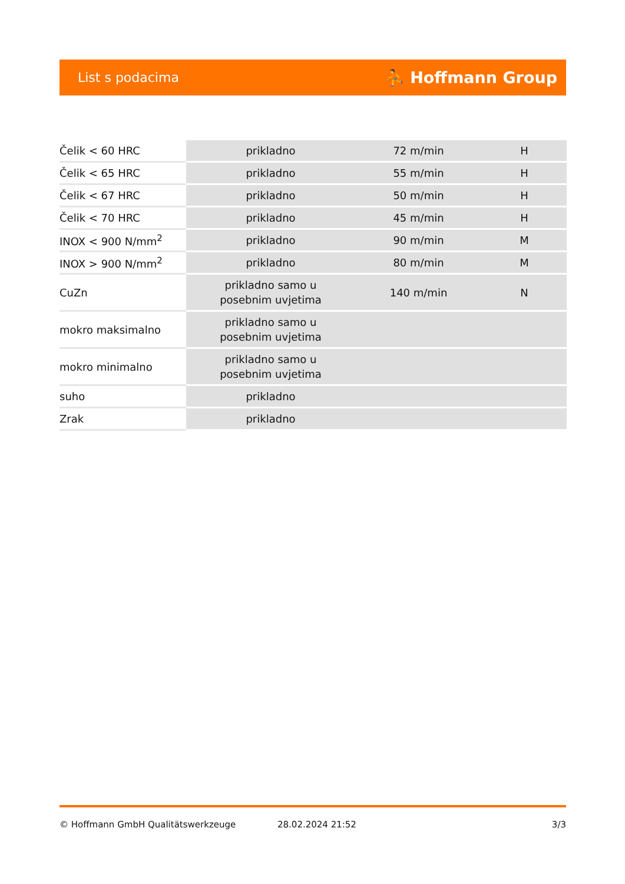List s podacima ⛹ Hoffmann Group
| Čelik < 60 HRC | prikladno | 72 m/min | H |
| Čelik < 65 HRC | prikladno | 55 m/min | H |
| Čelik < 67 HRC | prikladno | 50 m/min | H |
| Čelik < 70 HRC | prikladno | 45 m/min | H |
| INOX < 900 N/mm<sup>2</sup> | prikladno | 90 m/min | M |
| INOX > 900 N/mm<sup>2</sup> | prikladno | 80 m/min | M |
| CuZn | prikladno samo u posebnim uvjetima | 140 m/min | N |
| mokro maksimalno | prikladno samo u posebnim uvjetima | | |
| mokro minimalno | prikladno samo u posebnim uvjetima | | |
| suho | prikladno | | |
| Zrak | prikladno | | |
© Hoffmann GmbH Qualitätswerkzeuge 28.02.2024 21:52 3/3